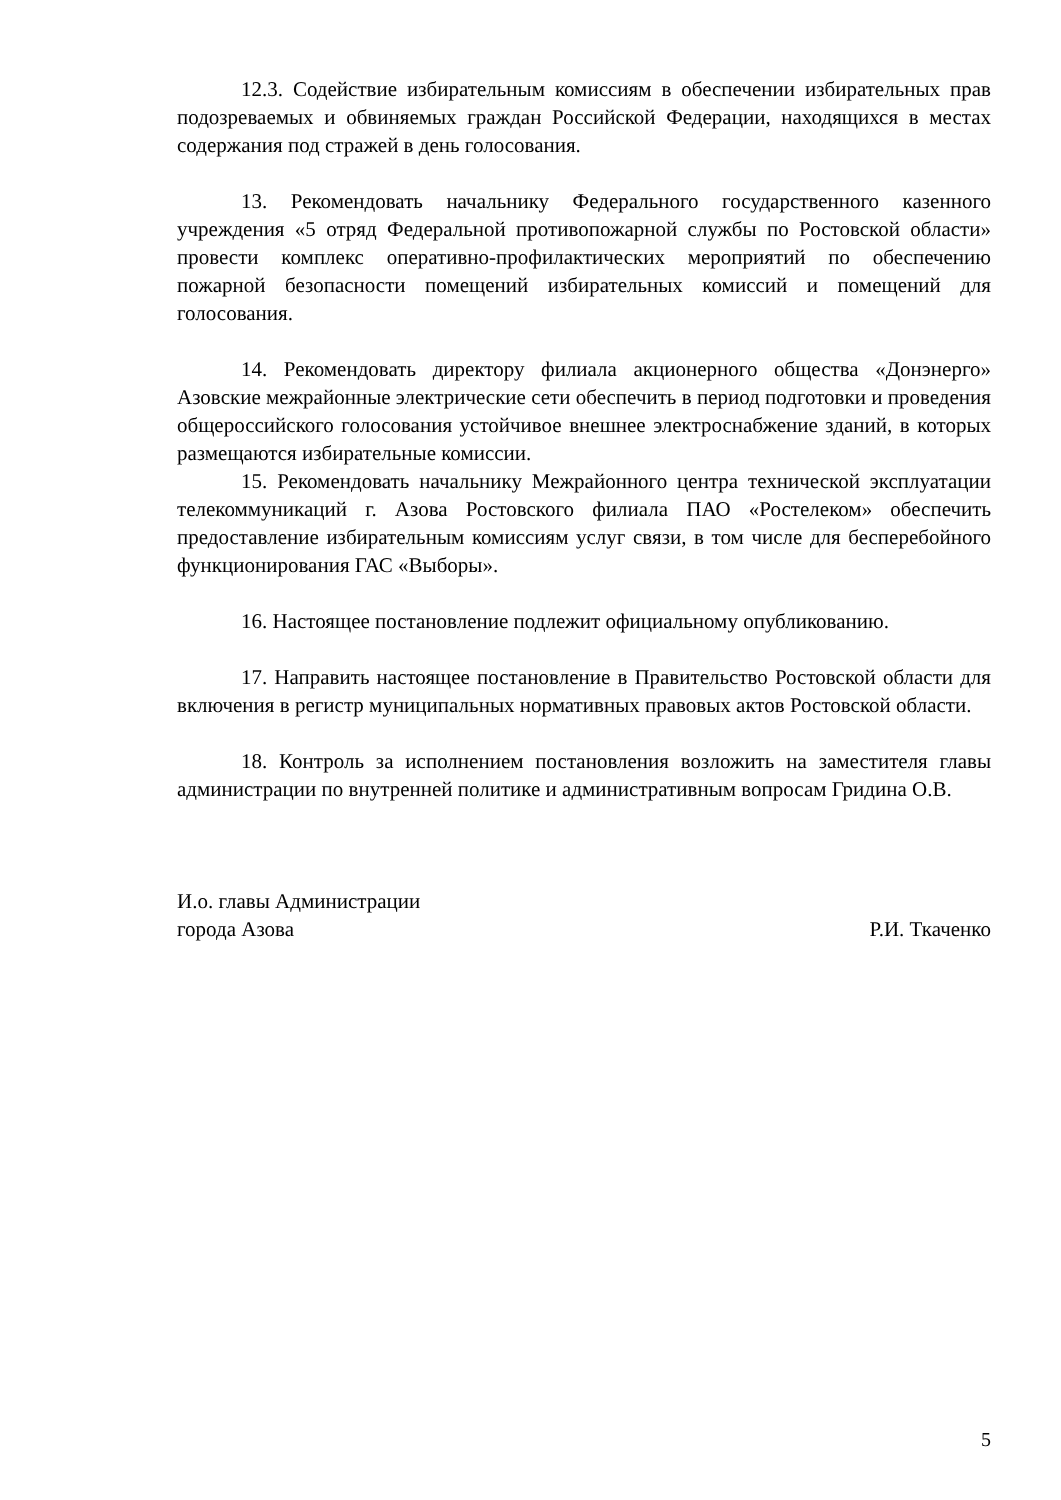12.3. Содействие избирательным комиссиям в обеспечении избирательных прав подозреваемых и обвиняемых граждан Российской Федерации, находящихся в местах содержания под стражей в день голосования.
13. Рекомендовать начальнику Федерального государственного казенного учреждения «5 отряд Федеральной противопожарной службы по Ростовской области» провести комплекс оперативно-профилактических мероприятий по обеспечению пожарной безопасности помещений избирательных комиссий и помещений для голосования.
14. Рекомендовать директору филиала акционерного общества «Донэнерго» Азовские межрайонные электрические сети обеспечить в период подготовки и проведения общероссийского голосования устойчивое внешнее электроснабжение зданий, в которых размещаются избирательные комиссии.
15. Рекомендовать начальнику Межрайонного центра технической эксплуатации телекоммуникаций г. Азова Ростовского филиала ПАО «Ростелеком» обеспечить предоставление избирательным комиссиям услуг связи, в том числе для бесперебойного функционирования ГАС «Выборы».
16. Настоящее постановление подлежит официальному опубликованию.
17. Направить настоящее постановление в Правительство Ростовской области для включения в регистр муниципальных нормативных правовых актов Ростовской области.
18. Контроль за исполнением постановления возложить на заместителя главы администрации по внутренней политике и административным вопросам Гридина О.В.
И.о. главы Администрации
города Азова Р.И. Ткаченко
5